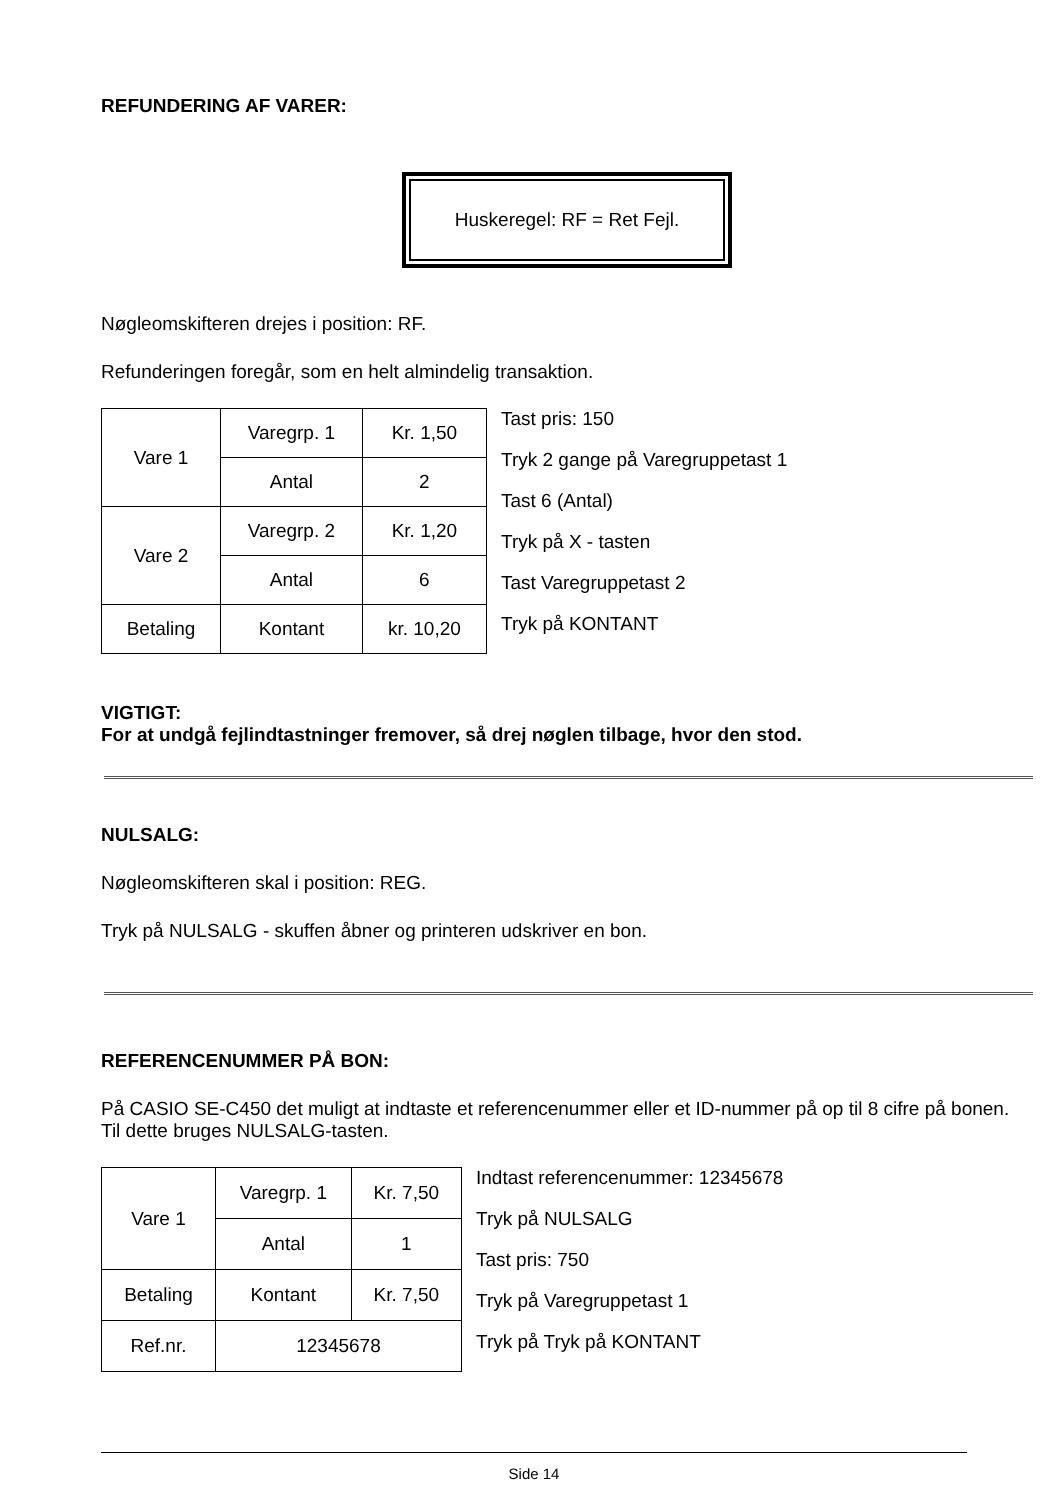REFUNDERING AF VARER:
Huskeregel: RF = Ret Fejl.
Nøgleomskifteren drejes i position: RF.
Refunderingen foregår, som en helt almindelig transaktion.
| Vare 1 | Varegrp. 1 | Kr. 1,50 |
| | Antal | 2 |
| Vare 2 | Varegrp. 2 | Kr. 1,20 |
| | Antal | 6 |
| Betaling | Kontant | kr. 10,20 |
Tast pris: 150
Tryk 2 gange på Varegruppetast 1
Tast 6 (Antal)
Tryk på X - tasten
Tast Varegruppetast 2
Tryk på KONTANT
VIGTIGT:
For at undgå fejlindtastninger fremover, så drej nøglen tilbage, hvor den stod.
NULSALG:
Nøgleomskifteren skal i position: REG.
Tryk på NULSALG - skuffen åbner og printeren udskriver en bon.
REFERENCENUMMER PÅ BON:
På CASIO SE-C450 det muligt at indtaste et referencenummer eller et ID-nummer på op til 8 cifre på bonen. Til dette bruges NULSALG-tasten.
| Vare 1 | Varegrp. 1 | Kr. 7,50 |
| | Antal | 1 |
| Betaling | Kontant | Kr. 7,50 |
| Ref.nr. | 12345678 | |
Indtast referencenummer: 12345678
Tryk på NULSALG
Tast pris: 750
Tryk på Varegruppetast 1
Tryk på Tryk på KONTANT
Side 14